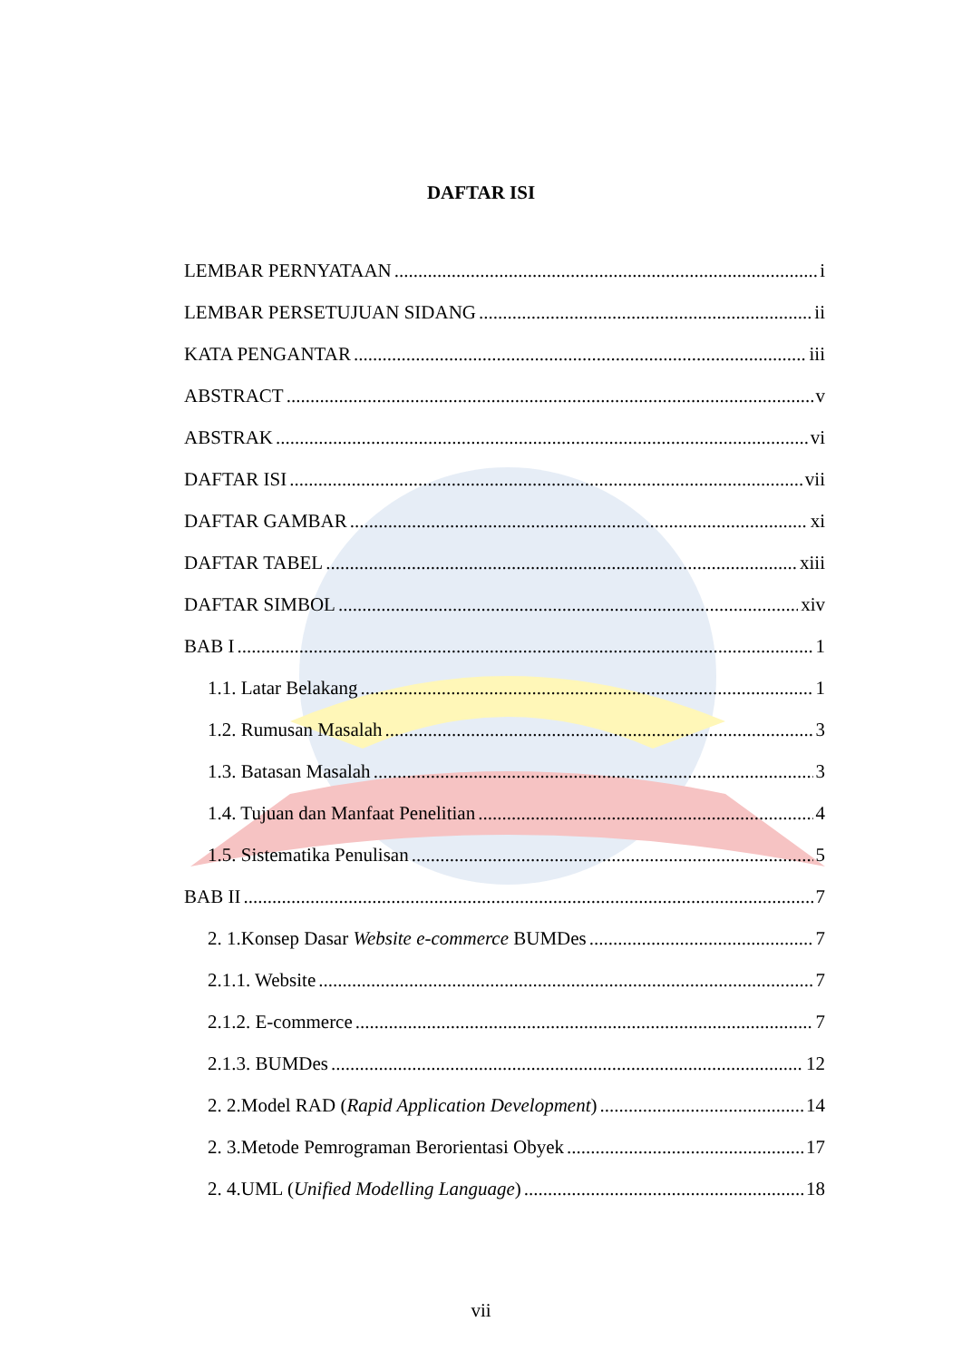DAFTAR ISI
LEMBAR PERNYATAAN i
LEMBAR PERSETUJUAN SIDANG ii
KATA PENGANTAR iii
ABSTRACT v
ABSTRAK vi
DAFTAR ISI vii
DAFTAR GAMBAR xi
DAFTAR TABEL xiii
DAFTAR SIMBOL xiv
BAB I 1
1.1. Latar Belakang 1
1.2. Rumusan Masalah 3
1.3. Batasan Masalah 3
1.4. Tujuan dan Manfaat Penelitian 4
1.5. Sistematika Penulisan 5
BAB II 7
2. 1.Konsep Dasar Website e-commerce BUMDes 7
2.1.1. Website 7
2.1.2. E-commerce 7
2.1.3. BUMDes 12
2. 2.Model RAD (Rapid Application Development) 14
2. 3.Metode Pemrograman Berorientasi Obyek 17
2. 4.UML (Unified Modelling Language) 18
vii